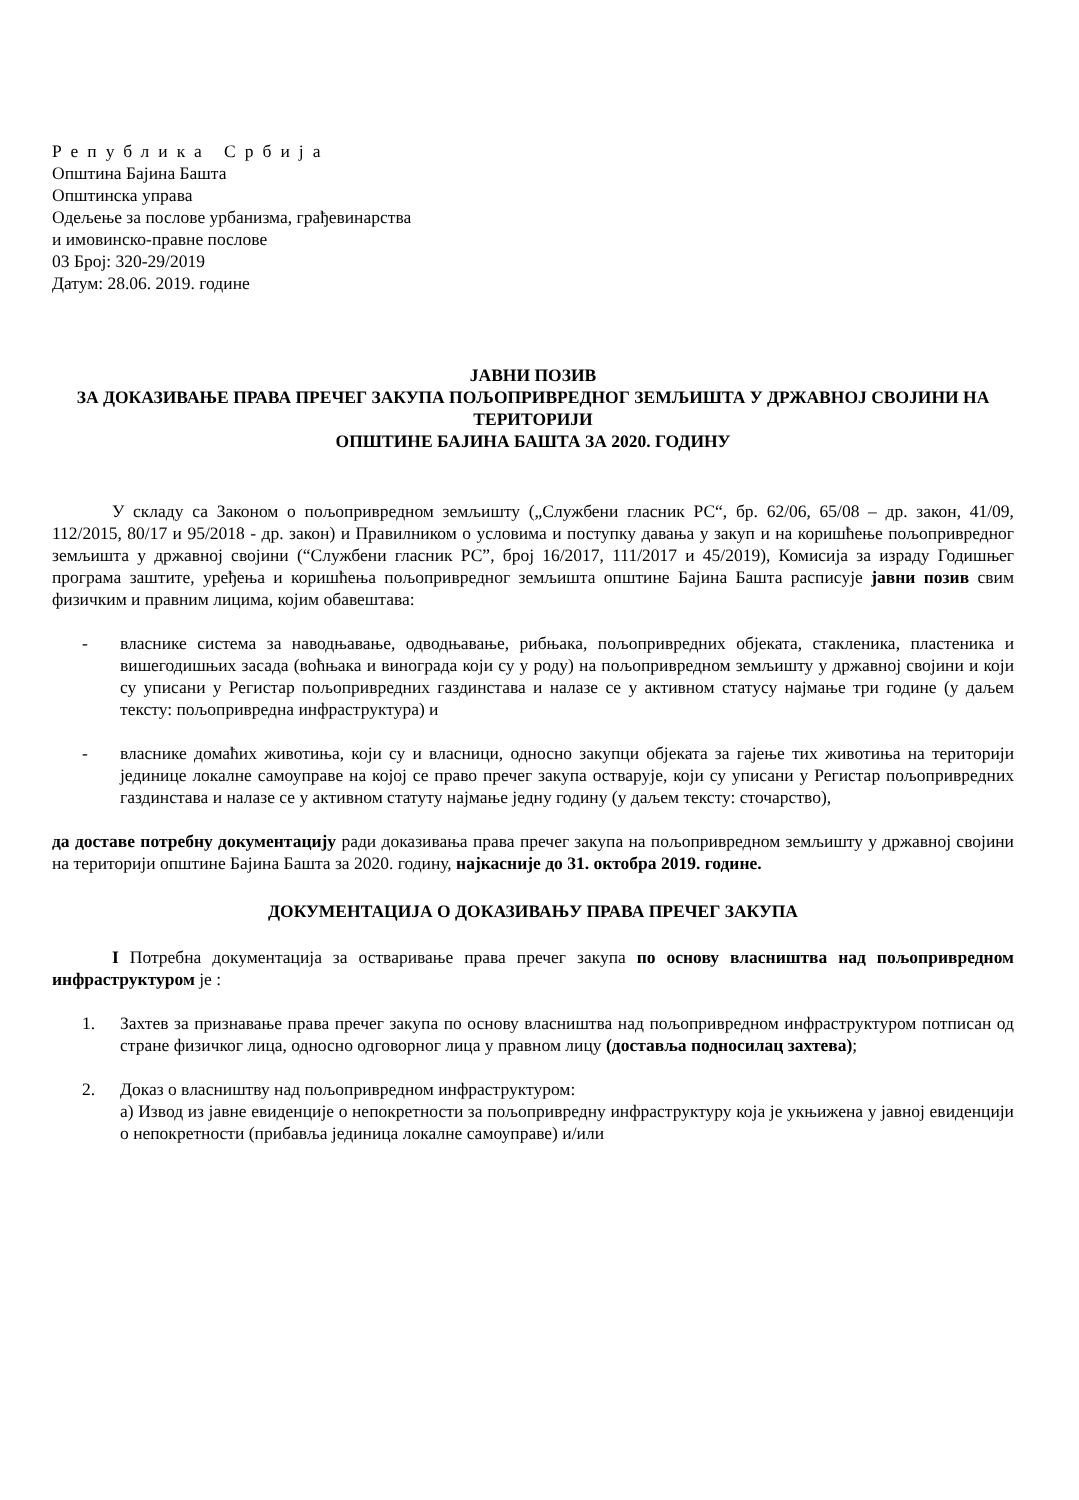Република Србија
Општина Бајина Башта
Општинска управа
Одељење за послове урбанизма, грађевинарства
и имовинско-правне послове
03 Број: 320-29/2019
Датум: 28.06. 2019. године
ЈАВНИ ПОЗИВ
ЗА ДОКАЗИВАЊЕ ПРАВА ПРЕЧЕГ ЗАКУПА ПОЉОПРИВРЕДНОГ ЗЕМЉИШТА У ДРЖАВНОЈ СВОЈИНИ НА ТЕРИТОРИЈИ
ОПШТИНЕ БАЈИНА БАШТА ЗА 2020. ГОДИНУ
У складу са Законом о пољопривредном земљишту („Службени гласник РС“, бр. 62/06, 65/08 – др. закон, 41/09, 112/2015, 80/17 и 95/2018 - др. закон) и Правилником о условима и поступку давања у закуп и на коришћење пољопривредног земљишта у државној својини (“Службени гласник РС”, број 16/2017, 111/2017 и 45/2019), Комисија за израду Годишњег програма заштите, уређења и коришћења пољопривредног земљишта општине Бајина Башта расписује јавни позив свим физичким и правним лицима, којим обавештава:
- власнике система за наводњавање, одводњавање, рибњака, пољопривредних објеката, стакленика, пластеника и вишегодишњих засада (воћњака и винограда који су у роду) на пољопривредном земљишту у државној својини и који су уписани у Регистар пољопривредних газдинстава и налазе се у активном статусу најмање три године (у даљем тексту: пољопривредна инфраструктура) и
- власнике домаћих животиња, који су и власници, односно закупци објеката за гајење тих животиња на територији јединице локалне самоуправе на којој се право пречег закупа остварује, који су уписани у Регистар пољопривредних газдинстава и налазе се у активном статуту најмање једну годину (у даљем тексту: сточарство),
да доставе потребну документацију ради доказивања права пречег закупа на пољопривредном земљишту у државној својини на територији општине Бајина Башта за 2020. годину, најкасније до 31. октобра 2019. године.
ДОКУМЕНТАЦИЈА О ДОКАЗИВАЊУ ПРАВА ПРЕЧЕГ ЗАКУПА
I Потребна документација за остваривање права пречег закупа по основу власништва над пољопривредном инфраструктуром је :
1. Захтев за признавање права пречег закупа по основу власништва над пољопривредном инфраструктуром потписан од стране физичког лица, односно одговорног лица у правном лицу (доставља подносилац захтева);
2. Доказ о власништву над пољопривредном инфраструктуром:
а) Извод из јавне евиденције о непокретности за пољопривредну инфраструктуру која је укњижена у јавној евиденцији о непокретности (прибавља јединица локалне самоуправе) и/или